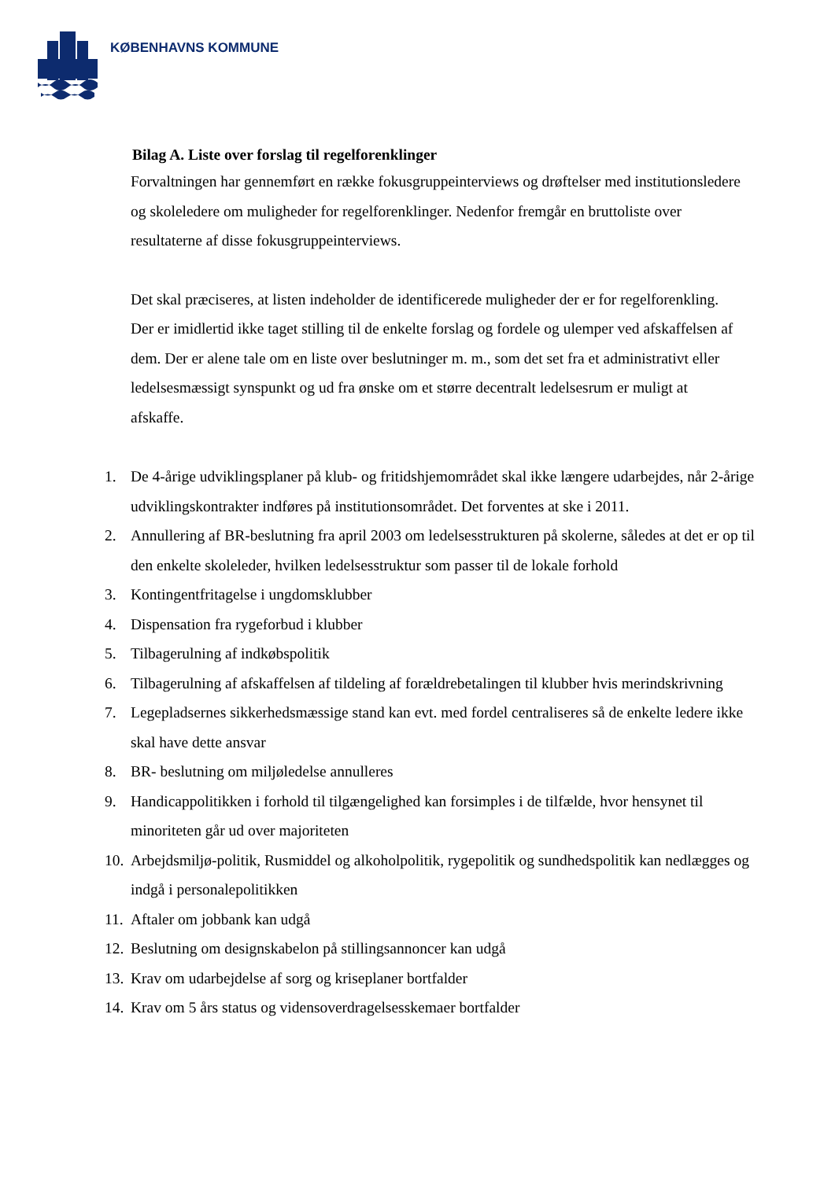KØBENHAVNS KOMMUNE
Bilag A. Liste over forslag til regelforenklinger
Forvaltningen har gennemført en række fokusgruppeinterviews og drøftelser med institutionsledere og skoleledere om muligheder for regelforenklinger. Nedenfor fremgår en bruttoliste over resultaterne af disse fokusgruppeinterviews.
Det skal præciseres, at listen indeholder de identificerede muligheder der er for regelforenkling. Der er imidlertid ikke taget stilling til de enkelte forslag og fordele og ulemper ved afskaffelsen af dem. Der er alene tale om en liste over beslutninger m. m., som det set fra et administrativt eller ledelsesmæssigt synspunkt og ud fra ønske om et større decentralt ledelsesrum er muligt at afskaffe.
1. De 4-årige udviklingsplaner på klub- og fritidshjemområdet skal ikke længere udarbejdes, når 2-årige udviklingskontrakter indføres på institutionsområdet. Det forventes at ske i 2011.
2. Annullering af BR-beslutning fra april 2003 om ledelsesstrukturen på skolerne, således at det er op til den enkelte skoleleder, hvilken ledelsesstruktur som passer til de lokale forhold
3. Kontingentfritagelse i ungdomsklubber
4. Dispensation fra rygeforbud i klubber
5. Tilbagerulning af indkøbspolitik
6. Tilbagerulning af afskaffelsen af tildeling af forældrebetalingen til klubber hvis merindskrivning
7. Legepladsernes sikkerhedsmæssige stand kan evt. med fordel centraliseres så de enkelte ledere ikke skal have dette ansvar
8. BR- beslutning om miljøledelse annulleres
9. Handicappolitikken i forhold til tilgængelighed kan forsimples i de tilfælde, hvor hensynet til minoriteten går ud over majoriteten
10. Arbejdsmiljø-politik, Rusmiddel og alkoholpolitik, rygepolitik og sundhedspolitik kan nedlægges og indgå i personalepolitikken
11. Aftaler om jobbank kan udgå
12. Beslutning om designskabelon på stillingsannoncer kan udgå
13. Krav om udarbejdelse af sorg og kriseplaner bortfalder
14. Krav om 5 års status og vidensoverdragelsesskemaer bortfalder